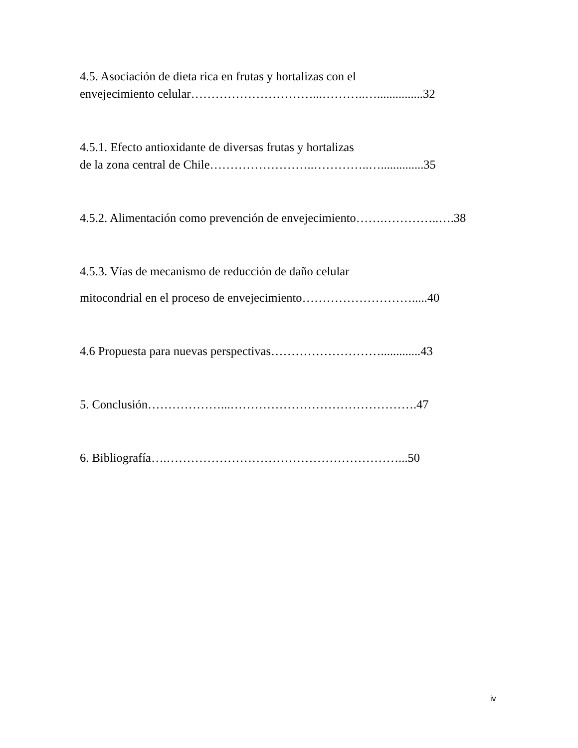4.5. Asociación de dieta rica en frutas y hortalizas con el
envejecimiento celular…………………………...………..…...............32
4.5.1. Efecto antioxidante de diversas frutas y hortalizas
de la zona central de Chile……………………..…………..…..............35
4.5.2. Alimentación como prevención de envejecimiento…….…………..….38
4.5.3. Vías de mecanismo de reducción de daño celular
mitocondrial en el proceso de envejecimiento……………………….....40
4.6 Propuesta para nuevas perspectivas……………………….............43
5. Conclusión………………...……………………………………….47
6. Bibliografía….…………………………………………………...50
iv